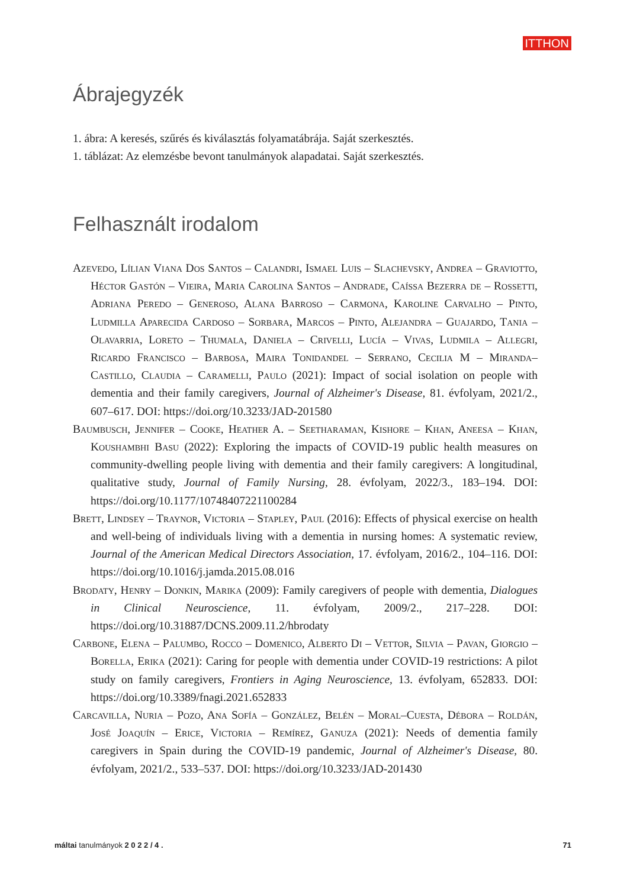ITTHON
Ábrajegyzék
1. ábra: A keresés, szűrés és kiválasztás folyamatábrája. Saját szerkesztés.
1. táblázat: Az elemzésbe bevont tanulmányok alapadatai. Saját szerkesztés.
Felhasznált irodalom
Azevedo, Lílian Viana Dos Santos – Calandri, Ismael Luis – Slachevsky, Andrea – Graviotto, Héctor Gastón – Vieira, Maria Carolina Santos – Andrade, Caíssa Bezerra de – Rossetti, Adriana Peredo – Generoso, Alana Barroso – Carmona, Karoline Carvalho – Pinto, Ludmilla Aparecida Cardoso – Sorbara, Marcos – Pinto, Alejandra – Guajardo, Tania – Olavarria, Loreto – Thumala, Daniela – Crivelli, Lucía – Vivas, Ludmila – Allegri, Ricardo Francisco – Barbosa, Maira Tonidandel – Serrano, Cecilia M – Miranda–Castillo, Claudia – Caramelli, Paulo (2021): Impact of social isolation on people with dementia and their family caregivers, Journal of Alzheimer's Disease, 81. évfolyam, 2021/2., 607–617. DOI: https://doi.org/10.3233/JAD-201580
Baumbusch, Jennifer – Cooke, Heather A. – Seetharaman, Kishore – Khan, Aneesa – Khan, Koushambhi Basu (2022): Exploring the impacts of COVID-19 public health measures on community-dwelling people living with dementia and their family caregivers: A longitudinal, qualitative study, Journal of Family Nursing, 28. évfolyam, 2022/3., 183–194. DOI: https://doi.org/10.1177/10748407221100284
Brett, Lindsey – Traynor, Victoria – Stapley, Paul (2016): Effects of physical exercise on health and well-being of individuals living with a dementia in nursing homes: A systematic review, Journal of the American Medical Directors Association, 17. évfolyam, 2016/2., 104–116. DOI: https://doi.org/10.1016/j.jamda.2015.08.016
Brodaty, Henry – Donkin, Marika (2009): Family caregivers of people with dementia, Dialogues in Clinical Neuroscience, 11. évfolyam, 2009/2., 217–228. DOI: https://doi.org/10.31887/DCNS.2009.11.2/hbrodaty
Carbone, Elena – Palumbo, Rocco – Domenico, Alberto Di – Vettor, Silvia – Pavan, Giorgio – Borella, Erika (2021): Caring for people with dementia under COVID-19 restrictions: A pilot study on family caregivers, Frontiers in Aging Neuroscience, 13. évfolyam, 652833. DOI: https://doi.org/10.3389/fnagi.2021.652833
Carcavilla, Nuria – Pozo, Ana Sofía – González, Belén – Moral–Cuesta, Débora – Roldán, José Joaquín – Erice, Victoria – Remírez, Ganuza (2021): Needs of dementia family caregivers in Spain during the COVID-19 pandemic, Journal of Alzheimer's Disease, 80. évfolyam, 2021/2., 533–537. DOI: https://doi.org/10.3233/JAD-201430
máltai tanulmányok 2 0 2 2 / 4 . 71